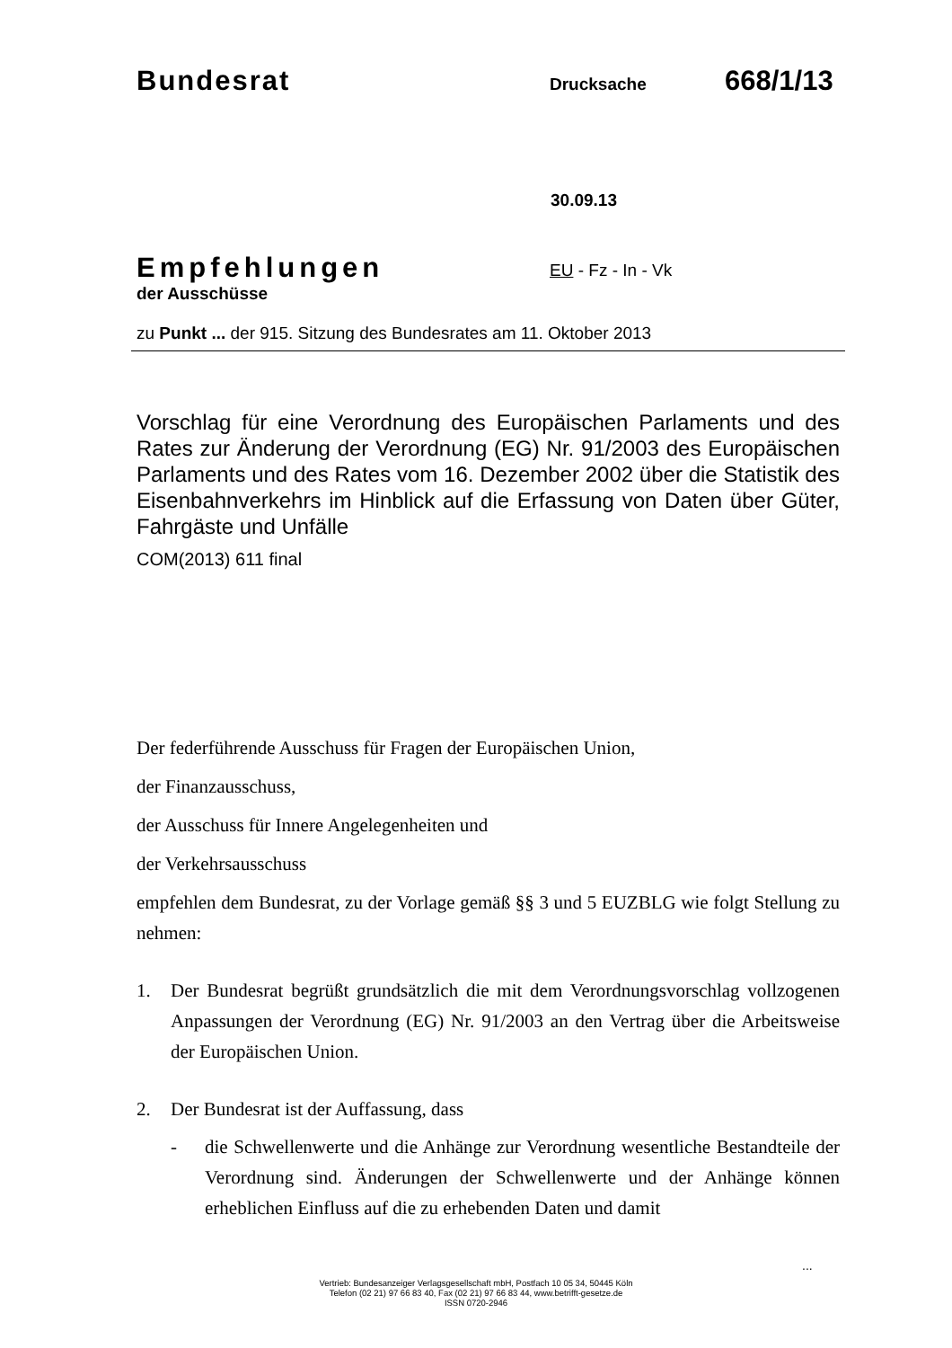Bundesrat Drucksache 668/1/13
30.09.13
Empfehlungen
der Ausschüsse
EU - Fz - In - Vk
zu Punkt ... der 915. Sitzung des Bundesrates am 11. Oktober 2013
Vorschlag für eine Verordnung des Europäischen Parlaments und des Rates zur Änderung der Verordnung (EG) Nr. 91/2003 des Europäischen Parlaments und des Rates vom 16. Dezember 2002 über die Statistik des Eisenbahnverkehrs im Hinblick auf die Erfassung von Daten über Güter, Fahrgäste und Unfälle
COM(2013) 611 final
Der federführende Ausschuss für Fragen der Europäischen Union,
der Finanzausschuss,
der Ausschuss für Innere Angelegenheiten und
der Verkehrsausschuss
empfehlen dem Bundesrat, zu der Vorlage gemäß §§ 3 und 5 EUZBLG wie folgt Stellung zu nehmen:
1. Der Bundesrat begrüßt grundsätzlich die mit dem Verordnungsvorschlag vollzogenen Anpassungen der Verordnung (EG) Nr. 91/2003 an den Vertrag über die Arbeitsweise der Europäischen Union.
2. Der Bundesrat ist der Auffassung, dass
- die Schwellenwerte und die Anhänge zur Verordnung wesentliche Bestandteile der Verordnung sind. Änderungen der Schwellenwerte und der Anhänge können erheblichen Einfluss auf die zu erhebenden Daten und damit
...
Vertrieb: Bundesanzeiger Verlagsgesellschaft mbH, Postfach 10 05 34, 50445 Köln
Telefon (02 21) 97 66 83 40, Fax (02 21) 97 66 83 44, www.betrifft-gesetze.de
ISSN 0720-2946